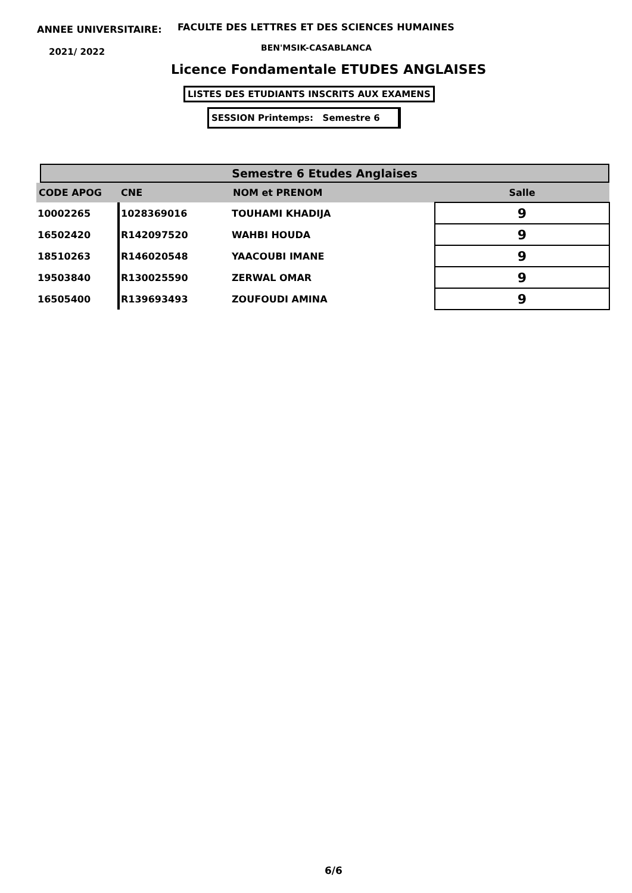ANNEE UNIVERSITAIRE:
FACULTE DES LETTRES ET DES SCIENCES HUMAINES
2021/ 2022 BEN'MSIK-CASABLANCA
Licence Fondamentale ETUDES ANGLAISES
LISTES DES ETUDIANTS INSCRITS AUX EXAMENS
SESSION Printemps: Semestre 6
Semestre 6 Etudes Anglaises
| CODE APOG | CNE | NOM et PRENOM | Salle |
| --- | --- | --- | --- |
| 10002265 | 1028369016 | TOUHAMI KHADIJA | 9 |
| 16502420 | R142097520 | WAHBI HOUDA | 9 |
| 18510263 | R146020548 | YAACOUBI IMANE | 9 |
| 19503840 | R130025590 | ZERWAL OMAR | 9 |
| 16505400 | R139693493 | ZOUFOUDI AMINA | 9 |
6/6